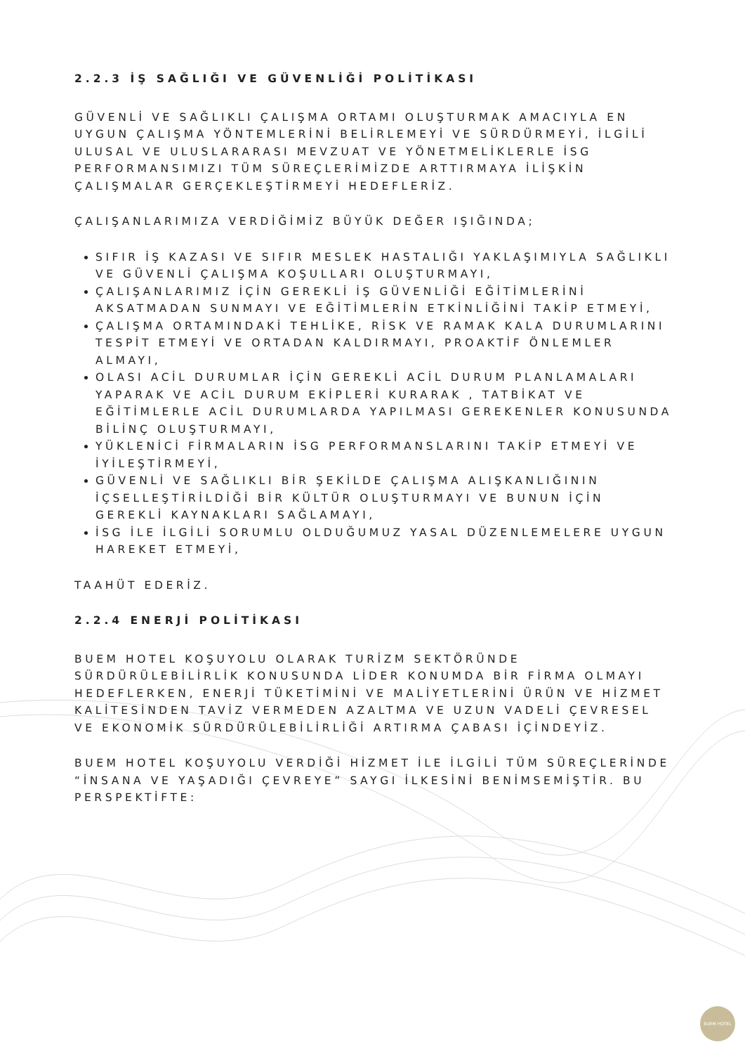2.2.3 İŞ SAĞLIĞI VE GÜVENLİĞİ POLİTİKASI
GÜVENLİ VE SAĞLIKLI ÇALIŞMA ORTAMI OLUŞTURMAK AMACIYLA EN UYGUN ÇALIŞMA YÖNTEMLERİNİ BELİRLEMEYİ VE SÜRDÜRMEYİ, İLGİLİ ULUSAL VE ULUSLARARASI MEVZUAT VE YÖNETMELİKLERLE İSG PERFORMANSIMIZI TÜM SÜREÇLERİMİZDE ARTTIRMAYA İLİŞKİN ÇALIŞMALAR GERÇEKLEŞTİRMEYİ HEDEFLERİZ.
ÇALIŞANLARIMIZA VERDİĞİMİZ BÜYÜK DEĞER IŞIĞINDA;
SIFIR İŞ KAZASI VE SIFIR MESLEK HASTALIĞI YAKLAŞIMIYLA SAĞLIKLI VE GÜVENLİ ÇALIŞMA KOŞULLARI OLUŞTURMAYI,
ÇALIŞANLARIMIZ İÇİN GEREKLİ İŞ GÜVENLİĞİ EĞİTİMLERİNİ AKSATMADAN SUNMAYI VE EĞİTİMLERİN ETKİNLİĞİNİ TAKİP ETMEYİ,
ÇALIŞMA ORTAMINDAKİ TEHLİKE, RİSK VE RAMAK KALA DURUMLARINI TESPİT ETMEYİ VE ORTADAN KALDIRMAYI, PROAKTİF ÖNLEMLER ALMAYI,
OLASI ACİL DURUMLAR İÇİN GEREKLİ ACİL DURUM PLANLAMALARI YAPARAK VE ACİL DURUM EKİPLERİ KURARAK , TATBİKAT VE EĞİTİMLERLE ACİL DURUMLARDA YAPILMASI GEREKENLER KONUSUNDA BİLİNÇ OLUŞTURMAYI,
YÜKLENİCİ FİRMALARIN İSG PERFORMANSLARINI TAKİP ETMEYİ VE İYİLEŞTİRMEYİ,
GÜVENLİ VE SAĞLIKLI BİR ŞEKİLDE ÇALIŞMA ALIŞKANLIĞININ İÇSELLEŞTİRİLDİĞİ BİR KÜLTÜR OLUŞTURMAYI VE BUNUN İÇİN GEREKLİ KAYNAKLARI SAĞLAMAYI,
İSG İLE İLGİLİ SORUMLU OLDUĞUMUZ YASAL DÜZENLEMELERE UYGUN HAREKET ETMEYİ,
TAAHÜT EDERİZ.
2.2.4 ENERJİ POLİTİKASI
BUEM HOTEL KOŞUYOLU OLARAK TURİZM SEKTÖRÜNDE SÜRDÜRÜLEBİLİRLİK KONUSUNDA LİDER KONUMDA BİR FİRMA OLMAYI HEDEFLERKEN, ENERJİ TÜKETİMİNİ VE MALİYETLERİNİ ÜRÜN VE HİZMET KALİTESİNDEN TAVİZ VERMEDEN AZALTMA VE UZUN VADELİ ÇEVRESEL VE EKONOMİK SÜRDÜRÜLEBİLİRLİĞİ ARTIRMA ÇABASI İÇİNDEYİZ.
BUEM HOTEL KOŞUYOLU VERDİĞİ HİZMET İLE İLGİLİ TÜM SÜREÇLERİNDE “İNSANA VE YAŞADIĞI ÇEVREYE” SAYGI İLKESİNİ BENİMSEMİŞTİR. BU PERSPEKTİFTE:
BUEM HOTEL